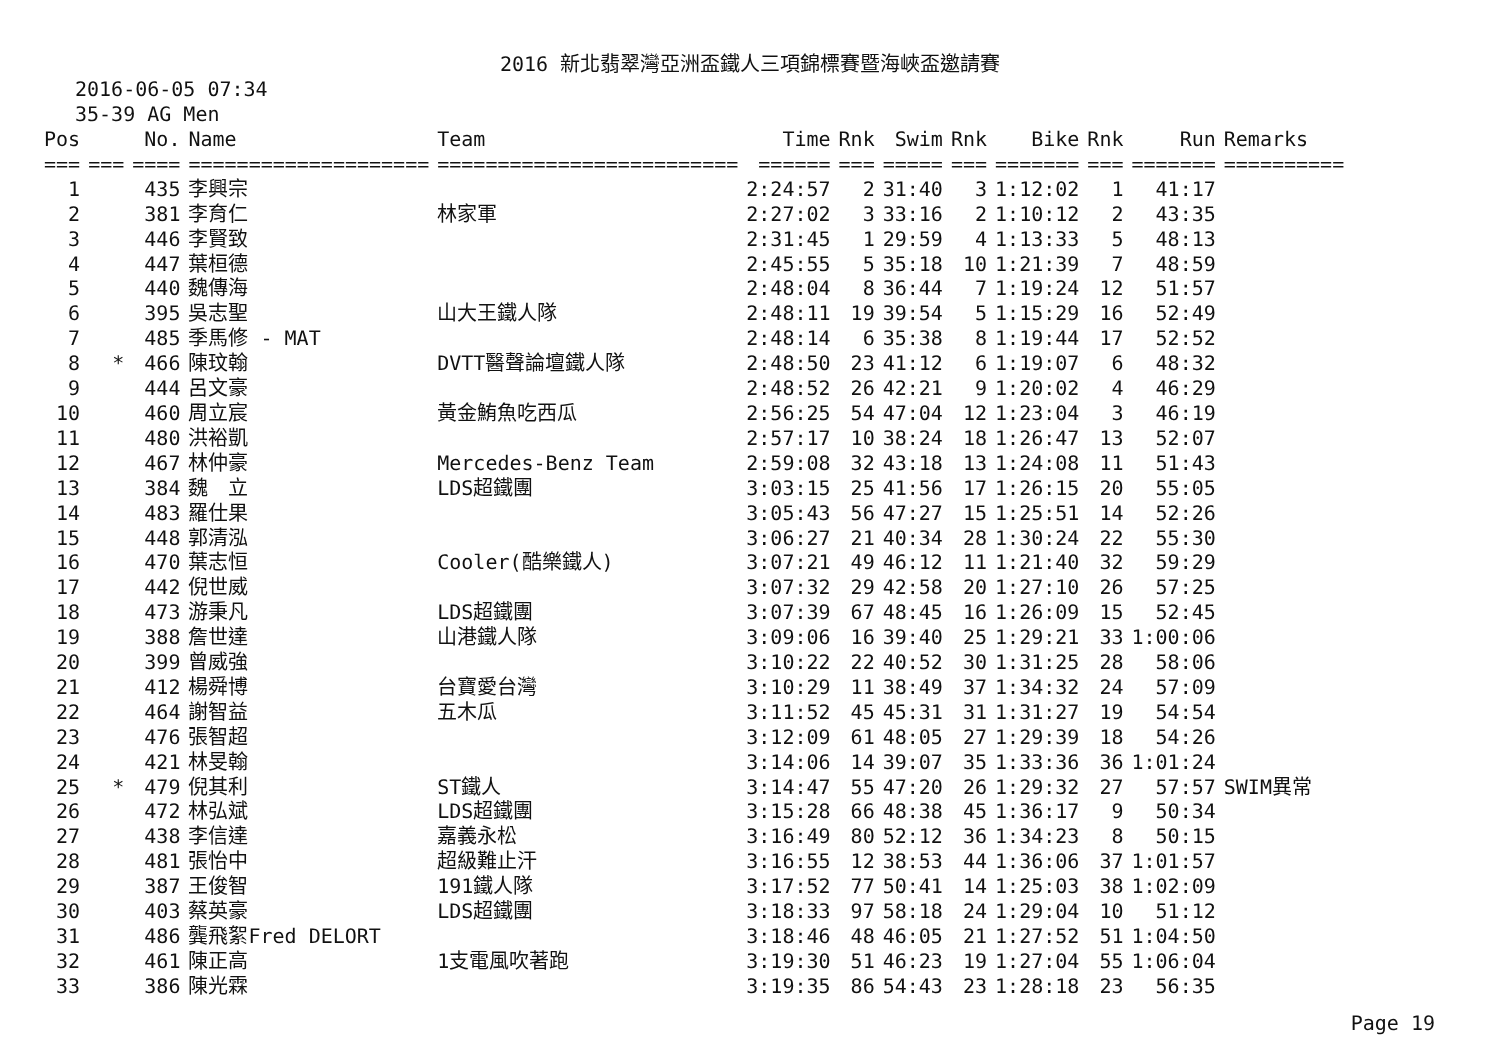2016 新北翡翠灣亞洲盃鐵人三項錦標賽暨海峽盃邀請賽
2016-06-05 07:34
35-39 AG Men
| Pos | | No. | Name | Team | Time | Rnk | Swim | Rnk | Bike | Rnk | Run | Remarks |
| --- | --- | --- | --- | --- | --- | --- | --- | --- | --- | --- | --- | --- |
| === | === | ==== | ==================== | ========================= | ====== | === | ===== | === | ======= | === | ======= | ========== |
| 1 | | 435 | 李興宗 | | 2:24:57 | 2 | 31:40 | 3 | 1:12:02 | 1 | 41:17 | |
| 2 | | 381 | 李育仁 | 林家軍 | 2:27:02 | 3 | 33:16 | 2 | 1:10:12 | 2 | 43:35 | |
| 3 | | 446 | 李賢致 | | 2:31:45 | 1 | 29:59 | 4 | 1:13:33 | 5 | 48:13 | |
| 4 | | 447 | 葉桓德 | | 2:45:55 | 5 | 35:18 | 10 | 1:21:39 | 7 | 48:59 | |
| 5 | | 440 | 魏傳海 | | 2:48:04 | 8 | 36:44 | 7 | 1:19:24 | 12 | 51:57 | |
| 6 | | 395 | 吳志聖 | 山大王鐵人隊 | 2:48:11 | 19 | 39:54 | 5 | 1:15:29 | 16 | 52:49 | |
| 7 | | 485 | 季馬修 - MAT | | 2:48:14 | 6 | 35:38 | 8 | 1:19:44 | 17 | 52:52 | |
| 8 | * | 466 | 陳玟翰 | DVTT醫聲論壇鐵人隊 | 2:48:50 | 23 | 41:12 | 6 | 1:19:07 | 6 | 48:32 | |
| 9 | | 444 | 呂文豪 | | 2:48:52 | 26 | 42:21 | 9 | 1:20:02 | 4 | 46:29 | |
| 10 | | 460 | 周立宸 | 黃金鮪魚吃西瓜 | 2:56:25 | 54 | 47:04 | 12 | 1:23:04 | 3 | 46:19 | |
| 11 | | 480 | 洪裕凱 | | 2:57:17 | 10 | 38:24 | 18 | 1:26:47 | 13 | 52:07 | |
| 12 | | 467 | 林仲豪 | Mercedes-Benz Team | 2:59:08 | 32 | 43:18 | 13 | 1:24:08 | 11 | 51:43 | |
| 13 | | 384 | 魏 立 | LDS超鐵團 | 3:03:15 | 25 | 41:56 | 17 | 1:26:15 | 20 | 55:05 | |
| 14 | | 483 | 羅仕果 | | 3:05:43 | 56 | 47:27 | 15 | 1:25:51 | 14 | 52:26 | |
| 15 | | 448 | 郭清泓 | | 3:06:27 | 21 | 40:34 | 28 | 1:30:24 | 22 | 55:30 | |
| 16 | | 470 | 葉志恒 | Cooler(酷樂鐵人) | 3:07:21 | 49 | 46:12 | 11 | 1:21:40 | 32 | 59:29 | |
| 17 | | 442 | 倪世威 | | 3:07:32 | 29 | 42:58 | 20 | 1:27:10 | 26 | 57:25 | |
| 18 | | 473 | 游秉凡 | LDS超鐵團 | 3:07:39 | 67 | 48:45 | 16 | 1:26:09 | 15 | 52:45 | |
| 19 | | 388 | 詹世達 | 山港鐵人隊 | 3:09:06 | 16 | 39:40 | 25 | 1:29:21 | 33 | 1:00:06 | |
| 20 | | 399 | 曾威強 | | 3:10:22 | 22 | 40:52 | 30 | 1:31:25 | 28 | 58:06 | |
| 21 | | 412 | 楊舜博 | 台寶愛台灣 | 3:10:29 | 11 | 38:49 | 37 | 1:34:32 | 24 | 57:09 | |
| 22 | | 464 | 謝智益 | 五木瓜 | 3:11:52 | 45 | 45:31 | 31 | 1:31:27 | 19 | 54:54 | |
| 23 | | 476 | 張智超 | | 3:12:09 | 61 | 48:05 | 27 | 1:29:39 | 18 | 54:26 | |
| 24 | | 421 | 林旻翰 | | 3:14:06 | 14 | 39:07 | 35 | 1:33:36 | 36 | 1:01:24 | |
| 25 | * | 479 | 倪其利 | ST鐵人 | 3:14:47 | 55 | 47:20 | 26 | 1:29:32 | 27 | 57:57 | SWIM異常 |
| 26 | | 472 | 林弘斌 | LDS超鐵團 | 3:15:28 | 66 | 48:38 | 45 | 1:36:17 | 9 | 50:34 | |
| 27 | | 438 | 李信達 | 嘉義永松 | 3:16:49 | 80 | 52:12 | 36 | 1:34:23 | 8 | 50:15 | |
| 28 | | 481 | 張怡中 | 超級難止汗 | 3:16:55 | 12 | 38:53 | 44 | 1:36:06 | 37 | 1:01:57 | |
| 29 | | 387 | 王俊智 | 191鐵人隊 | 3:17:52 | 77 | 50:41 | 14 | 1:25:03 | 38 | 1:02:09 | |
| 30 | | 403 | 蔡英豪 | LDS超鐵團 | 3:18:33 | 97 | 58:18 | 24 | 1:29:04 | 10 | 51:12 | |
| 31 | | 486 | 龔飛絮Fred DELORT | | 3:18:46 | 48 | 46:05 | 21 | 1:27:52 | 51 | 1:04:50 | |
| 32 | | 461 | 陳正高 | 1支電風吹著跑 | 3:19:30 | 51 | 46:23 | 19 | 1:27:04 | 55 | 1:06:04 | |
| 33 | | 386 | 陳光霖 | | 3:19:35 | 86 | 54:43 | 23 | 1:28:18 | 23 | 56:35 | |
Page 19